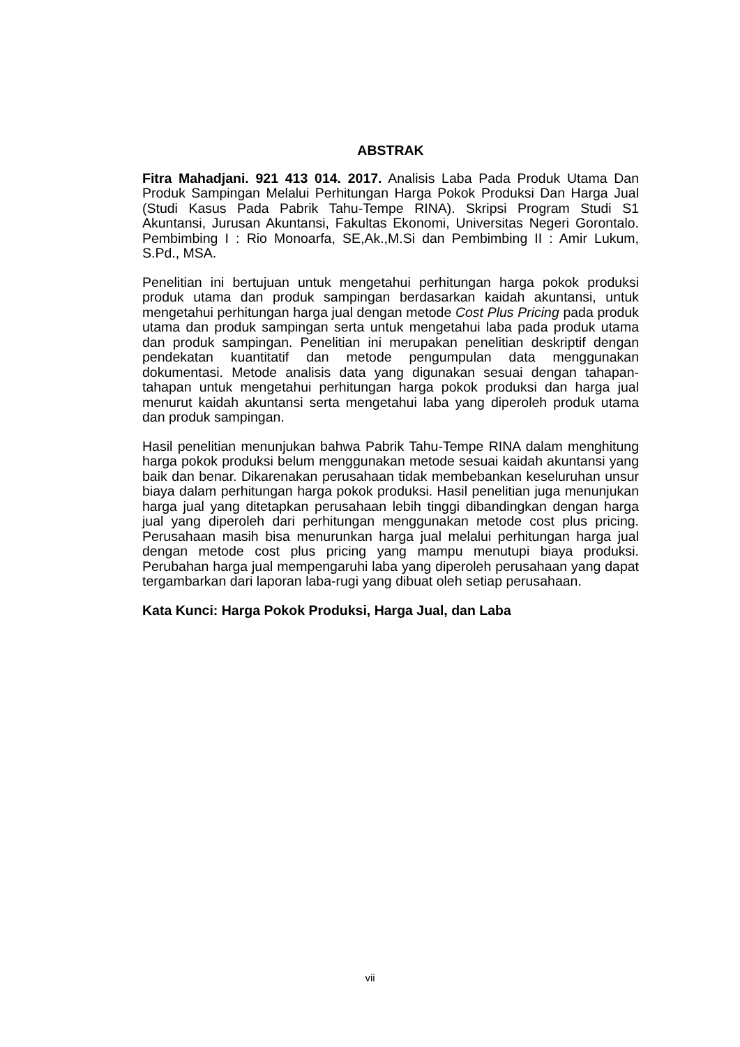ABSTRAK
Fitra Mahadjani. 921 413 014. 2017. Analisis Laba Pada Produk Utama Dan Produk Sampingan Melalui Perhitungan Harga Pokok Produksi Dan Harga Jual (Studi Kasus Pada Pabrik Tahu-Tempe RINA). Skripsi Program Studi S1 Akuntansi, Jurusan Akuntansi, Fakultas Ekonomi, Universitas Negeri Gorontalo. Pembimbing I : Rio Monoarfa, SE,Ak.,M.Si dan Pembimbing II : Amir Lukum, S.Pd., MSA.
Penelitian ini bertujuan untuk mengetahui perhitungan harga pokok produksi produk utama dan produk sampingan berdasarkan kaidah akuntansi, untuk mengetahui perhitungan harga jual dengan metode Cost Plus Pricing pada produk utama dan produk sampingan serta untuk mengetahui laba pada produk utama dan produk sampingan. Penelitian ini merupakan penelitian deskriptif dengan pendekatan kuantitatif dan metode pengumpulan data menggunakan dokumentasi. Metode analisis data yang digunakan sesuai dengan tahapan-tahapan untuk mengetahui perhitungan harga pokok produksi dan harga jual menurut kaidah akuntansi serta mengetahui laba yang diperoleh produk utama dan produk sampingan.
Hasil penelitian menunjukan bahwa Pabrik Tahu-Tempe RINA dalam menghitung harga pokok produksi belum menggunakan metode sesuai kaidah akuntansi yang baik dan benar. Dikarenakan perusahaan tidak membebankan keseluruhan unsur biaya dalam perhitungan harga pokok produksi. Hasil penelitian juga menunjukan harga jual yang ditetapkan perusahaan lebih tinggi dibandingkan dengan harga jual yang diperoleh dari perhitungan menggunakan metode cost plus pricing. Perusahaan masih bisa menurunkan harga jual melalui perhitungan harga jual dengan metode cost plus pricing yang mampu menutupi biaya produksi. Perubahan harga jual mempengaruhi laba yang diperoleh perusahaan yang dapat tergambarkan dari laporan laba-rugi yang dibuat oleh setiap perusahaan.
Kata Kunci: Harga Pokok Produksi, Harga Jual, dan Laba
vii